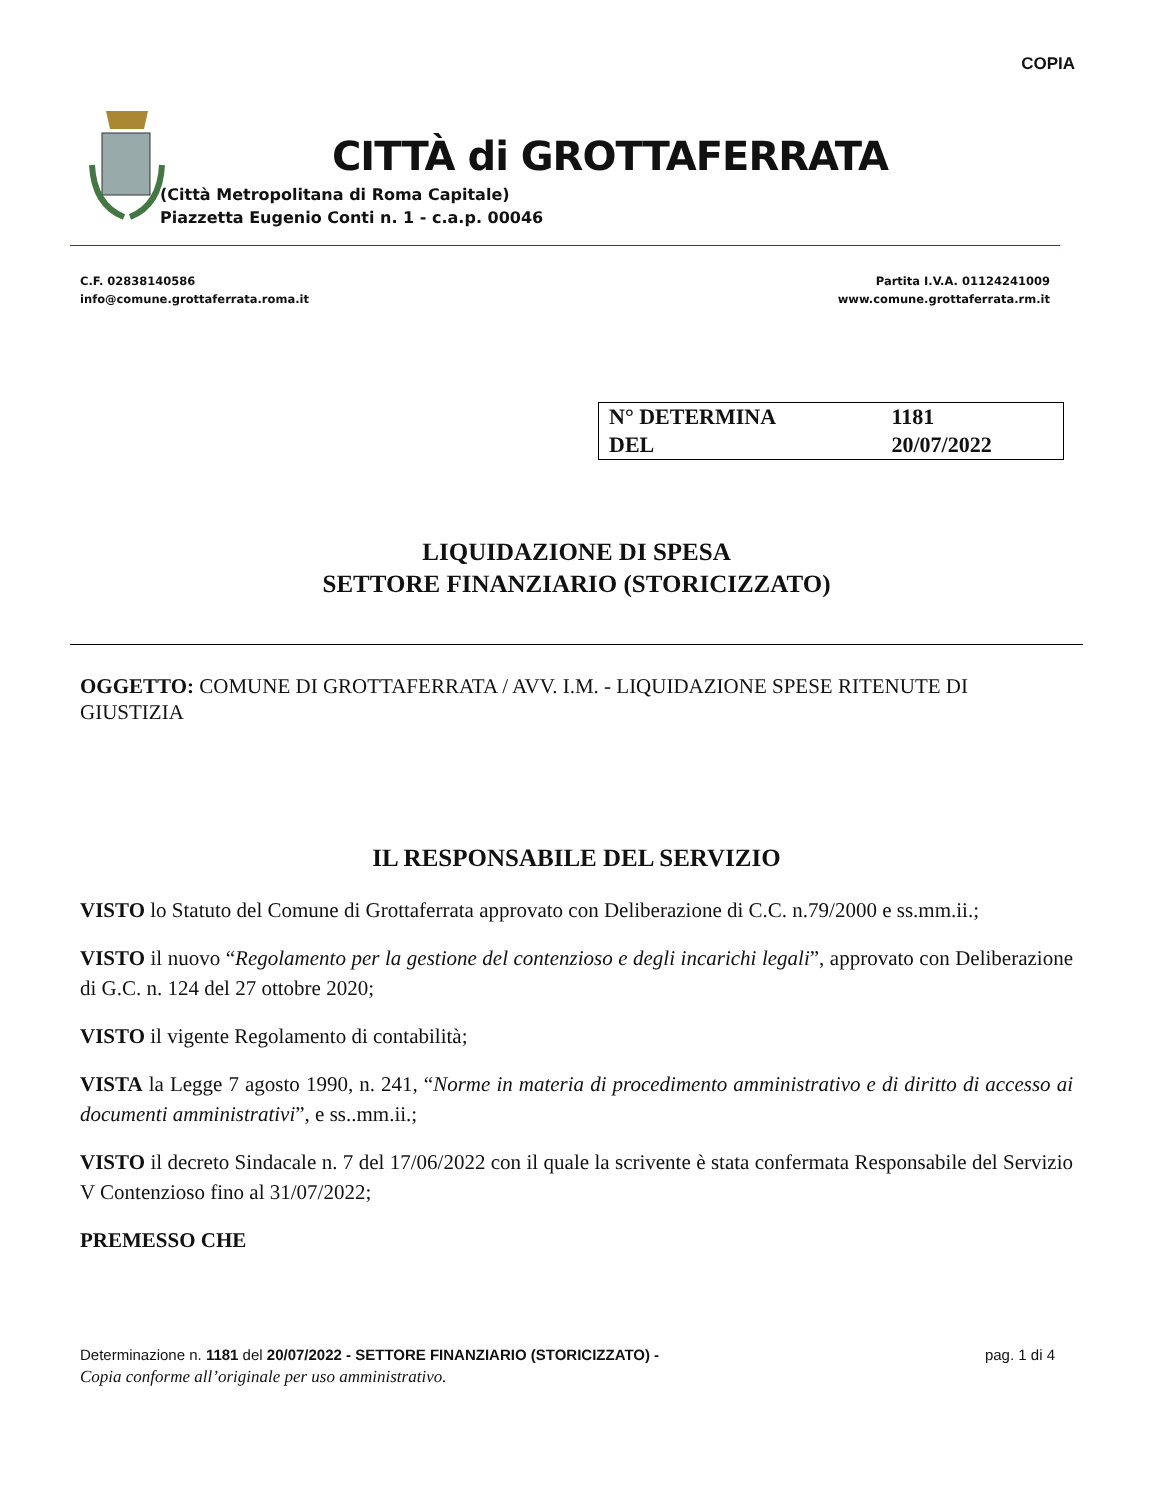COPIA
CITTÀ di GROTTAFERRATA
(Città Metropolitana di Roma Capitale)
Piazzetta Eugenio Conti n. 1 - c.a.p. 00046
C.F. 02838140586
info@comune.grottaferrata.roma.it
Partita I.V.A. 01124241009
www.comune.grottaferrata.rm.it
| N° DETERMINA | 1181 |
| DEL | 20/07/2022 |
LIQUIDAZIONE DI SPESA
SETTORE FINANZIARIO (STORICIZZATO)
OGGETTO: COMUNE DI GROTTAFERRATA / AVV. I.M. - LIQUIDAZIONE SPESE RITENUTE DI GIUSTIZIA
IL RESPONSABILE DEL SERVIZIO
VISTO lo Statuto del Comune di Grottaferrata approvato con Deliberazione di C.C. n.79/2000 e ss.mm.ii.;
VISTO il nuovo “Regolamento per la gestione del contenzioso e degli incarichi legali”, approvato con Deliberazione di G.C. n. 124 del 27 ottobre 2020;
VISTO il vigente Regolamento di contabilità;
VISTA la Legge 7 agosto 1990, n. 241, “Norme in materia di procedimento amministrativo e di diritto di accesso ai documenti amministrativi”, e ss..mm.ii.;
VISTO il decreto Sindacale n. 7 del 17/06/2022 con il quale la scrivente è stata confermata Responsabile del Servizio V Contenzioso fino al 31/07/2022;
PREMESSO CHE
Determinazione n. 1181 del 20/07/2022 - SETTORE FINANZIARIO (STORICIZZATO) - pag. 1 di 4
Copia conforme all’originale per uso amministrativo.